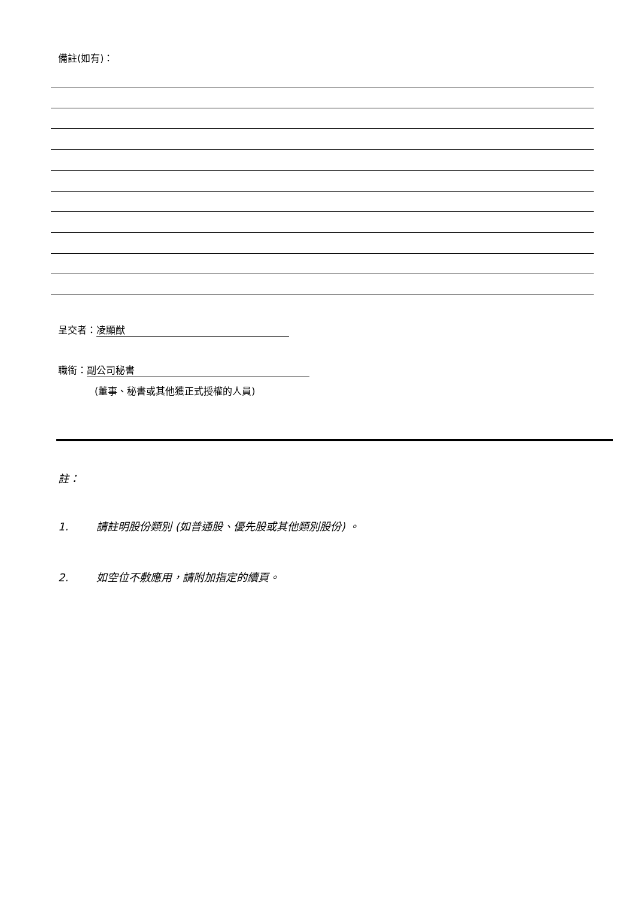備註(如有)：
呈交者： 凌顯猷
職銜： 副公司秘書
(董事、秘書或其他獲正式授權的人員)
註：
1. 請註明股份類別 (如普通股、優先股或其他類別股份) 。
2. 如空位不敷應用，請附加指定的續頁。